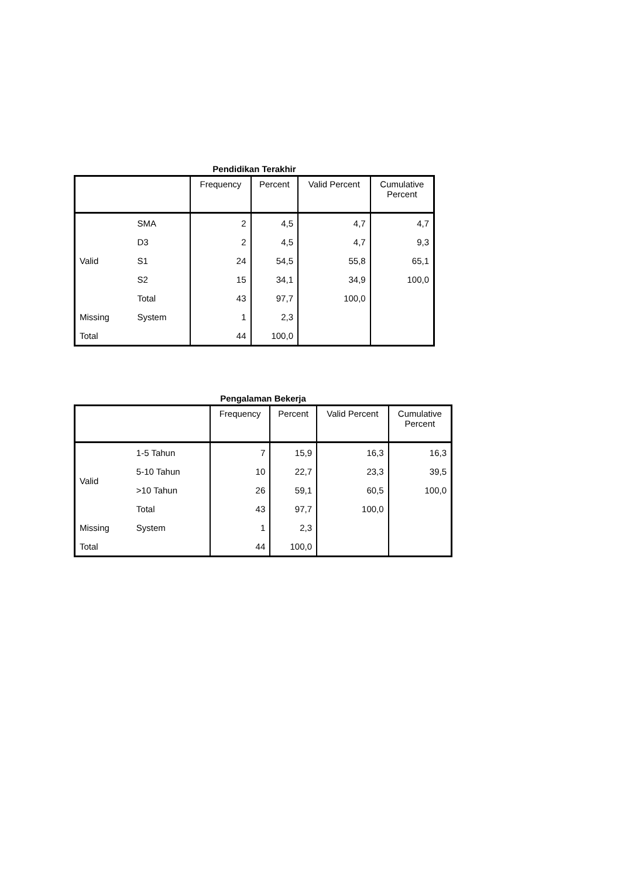Pendidikan Terakhir
| | | Frequency | Percent | Valid Percent | Cumulative Percent |
| --- | --- | --- | --- | --- | --- |
| Valid | SMA | 2 | 4,5 | 4,7 | 4,7 |
| | D3 | 2 | 4,5 | 4,7 | 9,3 |
| | S1 | 24 | 54,5 | 55,8 | 65,1 |
| | S2 | 15 | 34,1 | 34,9 | 100,0 |
| | Total | 43 | 97,7 | 100,0 | |
| Missing | System | 1 | 2,3 | | |
| Total | | 44 | 100,0 | | |
Pengalaman Bekerja
| | | Frequency | Percent | Valid Percent | Cumulative Percent |
| --- | --- | --- | --- | --- | --- |
| Valid | 1-5 Tahun | 7 | 15,9 | 16,3 | 16,3 |
| | 5-10 Tahun | 10 | 22,7 | 23,3 | 39,5 |
| | >10 Tahun | 26 | 59,1 | 60,5 | 100,0 |
| | Total | 43 | 97,7 | 100,0 | |
| Missing | System | 1 | 2,3 | | |
| Total | | 44 | 100,0 | | |